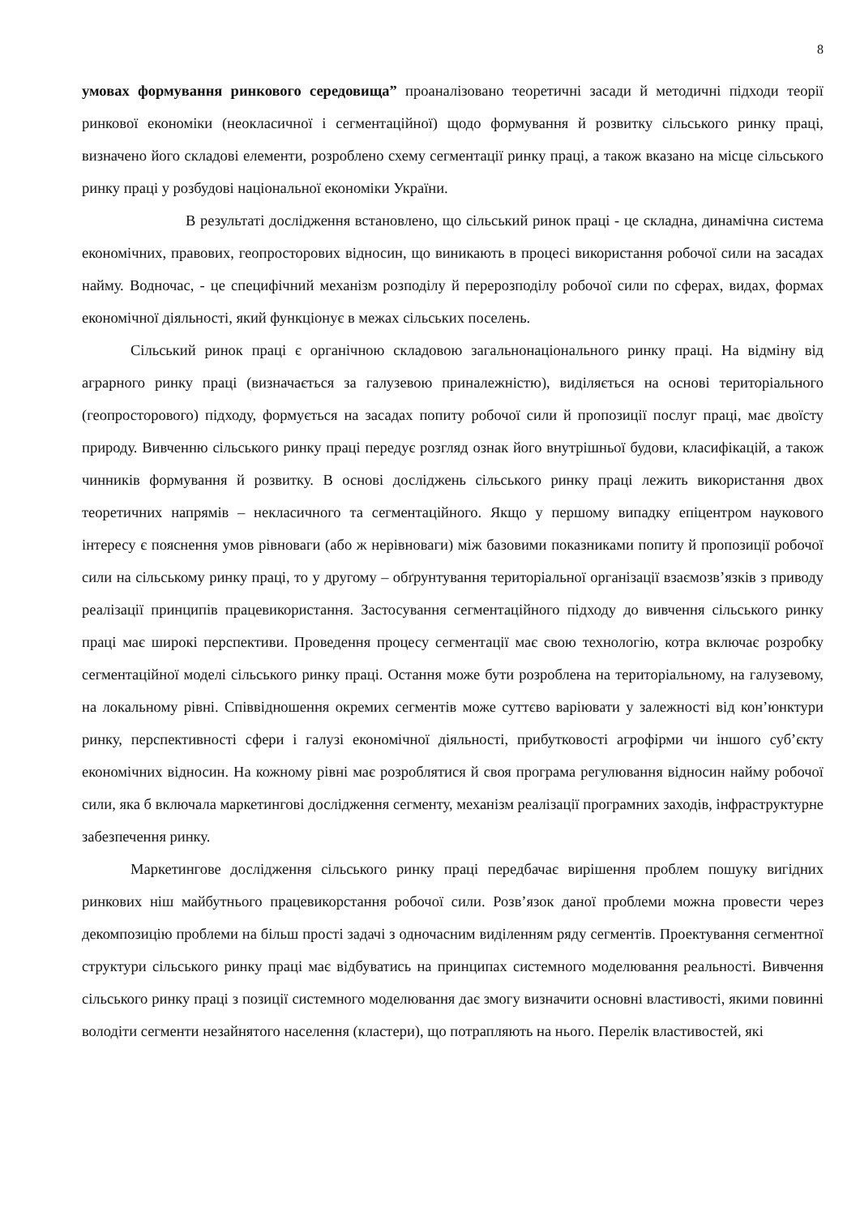8
умовах формування ринкового середовища” проаналізовано теоретичні засади й методичні підходи теорії ринкової економіки (неокласичної і сегментаційної) щодо формування й розвитку сільського ринку праці, визначено його складові елементи, розроблено схему сегментації ринку праці, а також вказано на місце сільського ринку праці у розбудові національної економіки України.
В результаті дослідження встановлено, що сільський ринок праці - це складна, динамічна система економічних, правових, геопросторових відносин, що виникають в процесі використання робочої сили на засадах найму. Водночас, - це специфічний механізм розподілу й перерозподілу робочої сили по сферах, видах, формах економічної діяльності, який функціонує в межах сільських поселень.
Сільський ринок праці є органічною складовою загальнонаціонального ринку праці. На відміну від аграрного ринку праці (визначається за галузевою приналежністю), виділяється на основі територіального (геопросторового) підходу, формується на засадах попиту робочої сили й пропозиції послуг праці, має двоїсту природу. Вивченню сільського ринку праці передує розгляд ознак його внутрішньої будови, класифікацій, а також чинників формування й розвитку. В основі досліджень сільського ринку праці лежить використання двох теоретичних напрямів – некласичного та сегментаційного. Якщо у першому випадку епіцентром наукового інтересу є пояснення умов рівноваги (або ж нерівноваги) між базовими показниками попиту й пропозиції робочої сили на сільському ринку праці, то у другому – обґрунтування територіальної організації взаємозв’язків з приводу реалізації принципів працевикористання. Застосування сегментаційного підходу до вивчення сільського ринку праці має широкі перспективи. Проведення процесу сегментації має свою технологію, котра включає розробку сегментаційної моделі сільського ринку праці. Остання може бути розроблена на територіальному, на галузевому, на локальному рівні. Співвідношення окремих сегментів може суттєво варіювати у залежності від кон’юнктури ринку, перспективності сфери і галузі економічної діяльності, прибутковості агрофірми чи іншого суб’єкту економічних відносин. На кожному рівні має розроблятися й своя програма регулювання відносин найму робочої сили, яка б включала маркетингові дослідження сегменту, механізм реалізації програмних заходів, інфраструктурне забезпечення ринку.
Маркетингове дослідження сільського ринку праці передбачає вирішення проблем пошуку вигідних ринкових ніш майбутнього працевикорстання робочої сили. Розв’язок даної проблеми можна провести через декомпозицію проблеми на більш прості задачі з одночасним виділенням ряду сегментів. Проектування сегментної структури сільського ринку праці має відбуватись на принципах системного моделювання реальності. Вивчення сільського ринку праці з позиції системного моделювання дає змогу визначити основні властивості, якими повинні володіти сегменти незайнятого населення (кластери), що потрапляють на нього. Перелік властивостей, які